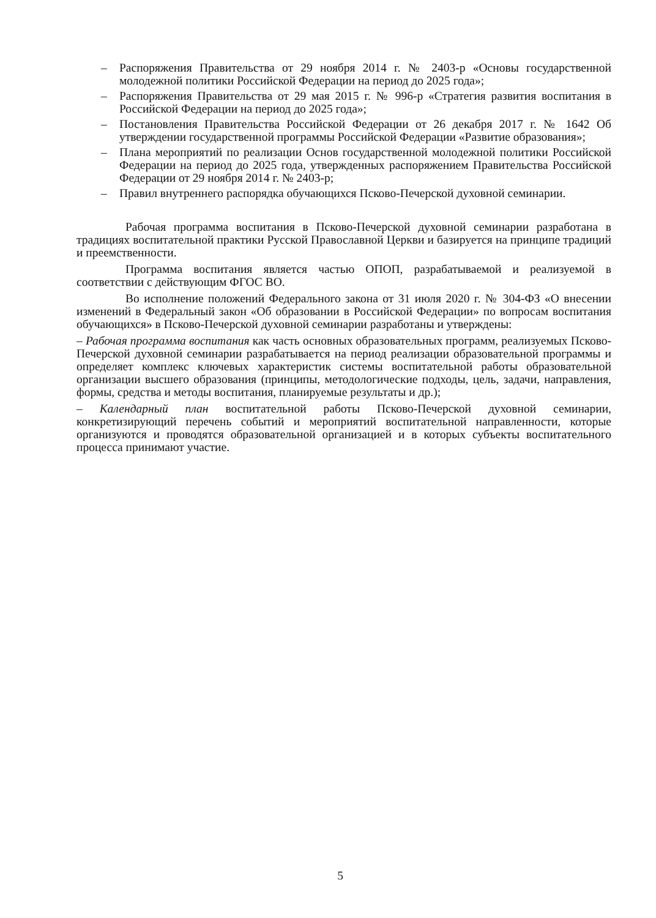– Распоряжения Правительства от 29 ноября 2014 г. № 2403-р «Основы государственной молодежной политики Российской Федерации на период до 2025 года»;
– Распоряжения Правительства от 29 мая 2015 г. № 996-р «Стратегия развития воспитания в Российской Федерации на период до 2025 года»;
– Постановления Правительства Российской Федерации от 26 декабря 2017 г. № 1642 Об утверждении государственной программы Российской Федерации «Развитие образования»;
– Плана мероприятий по реализации Основ государственной молодежной политики Российской Федерации на период до 2025 года, утвержденных распоряжением Правительства Российской Федерации от 29 ноября 2014 г. № 2403-р;
– Правил внутреннего распорядка обучающихся Псково-Печерской духовной семинарии.
Рабочая программа воспитания в Псково-Печерской духовной семинарии разработана в традициях воспитательной практики Русской Православной Церкви и базируется на принципе традиций и преемственности.
Программа воспитания является частью ОПОП, разрабатываемой и реализуемой в соответствии с действующим ФГОС ВО.
Во исполнение положений Федерального закона от 31 июля 2020 г. № 304-ФЗ «О внесении изменений в Федеральный закон «Об образовании в Российской Федерации» по вопросам воспитания обучающихся» в Псково-Печерской духовной семинарии разработаны и утверждены:
– Рабочая программа воспитания как часть основных образовательных программ, реализуемых Псково-Печерской духовной семинарии разрабатывается на период реализации образовательной программы и определяет комплекс ключевых характеристик системы воспитательной работы образовательной организации высшего образования (принципы, методологические подходы, цель, задачи, направления, формы, средства и методы воспитания, планируемые результаты и др.);
– Календарный план воспитательной работы Псково-Печерской духовной семинарии, конкретизирующий перечень событий и мероприятий воспитательной направленности, которые организуются и проводятся образовательной организацией и в которых субъекты воспитательного процесса принимают участие.
5